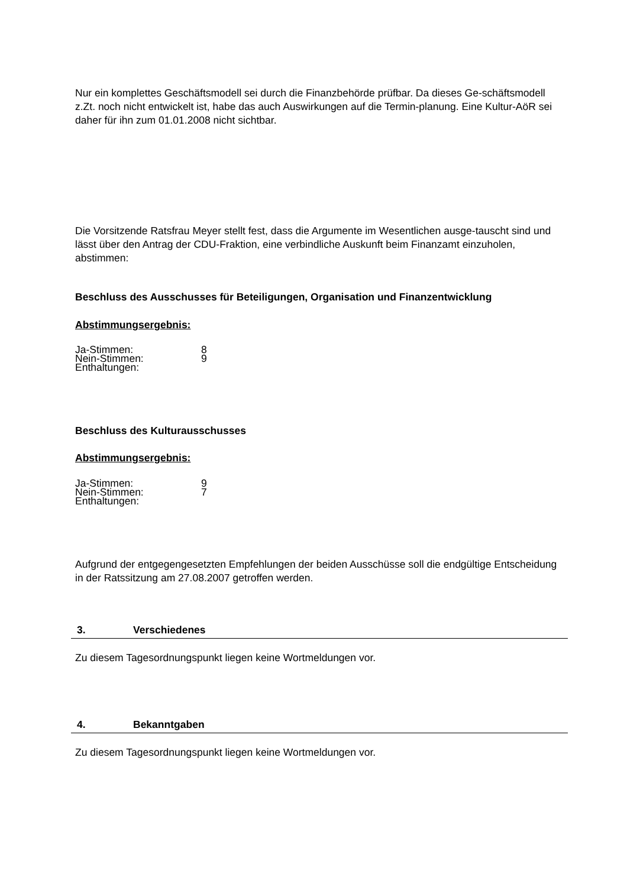Nur ein komplettes Geschäftsmodell sei durch die Finanzbehörde prüfbar. Da dieses Ge-schäftsmodell z.Zt. noch nicht entwickelt ist, habe das auch Auswirkungen auf die Termin-planung. Eine Kultur-AöR sei daher für ihn zum 01.01.2008 nicht sichtbar.
Die Vorsitzende Ratsfrau Meyer stellt fest, dass die Argumente im Wesentlichen ausge-tauscht sind und lässt über den Antrag der CDU-Fraktion, eine verbindliche Auskunft beim Finanzamt einzuholen, abstimmen:
Beschluss des Ausschusses für Beteiligungen, Organisation und Finanzentwicklung
Abstimmungsergebnis:
| Ja-Stimmen: | 8 |
| Nein-Stimmen: | 9 |
| Enthaltungen: | |
Beschluss des Kulturausschusses
Abstimmungsergebnis:
| Ja-Stimmen: | 9 |
| Nein-Stimmen: | 7 |
| Enthaltungen: | |
Aufgrund der entgegengesetzten Empfehlungen der beiden Ausschüsse soll die endgültige Entscheidung in der Ratssitzung am 27.08.2007 getroffen werden.
3. Verschiedenes
Zu diesem Tagesordnungspunkt liegen keine Wortmeldungen vor.
4. Bekanntgaben
Zu diesem Tagesordnungspunkt liegen keine Wortmeldungen vor.